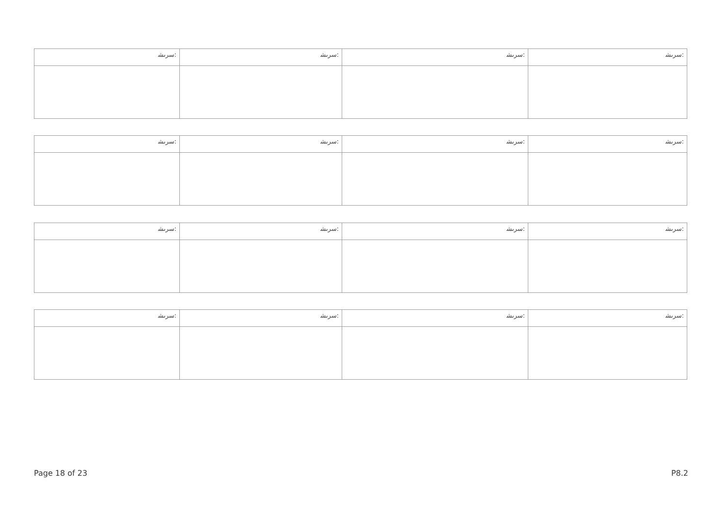| ﺳﺮﯨﺸ: | ﺳﺮﯨﺸ: | ﺳﺮﯨﺸ: | ﺳﺮﯨﺸ: |
| ﺳﺮﯨﺸ: | ﺳﺮﯨﺸ: | ﺳﺮﯨﺸ: | ﺳﺮﯨﺸ: |
| ﺳﺮﯨﺸ: | ﺳﺮﯨﺸ: | ﺳﺮﯨﺸ: | ﺳﺮﯨﺸ: |
| ﺳﺮﯨﺸ: | ﺳﺮﯨﺸ: | ﺳﺮﯨﺸ: | ﺳﺮﯨﺸ: |
Page 18 of 23 P8.2